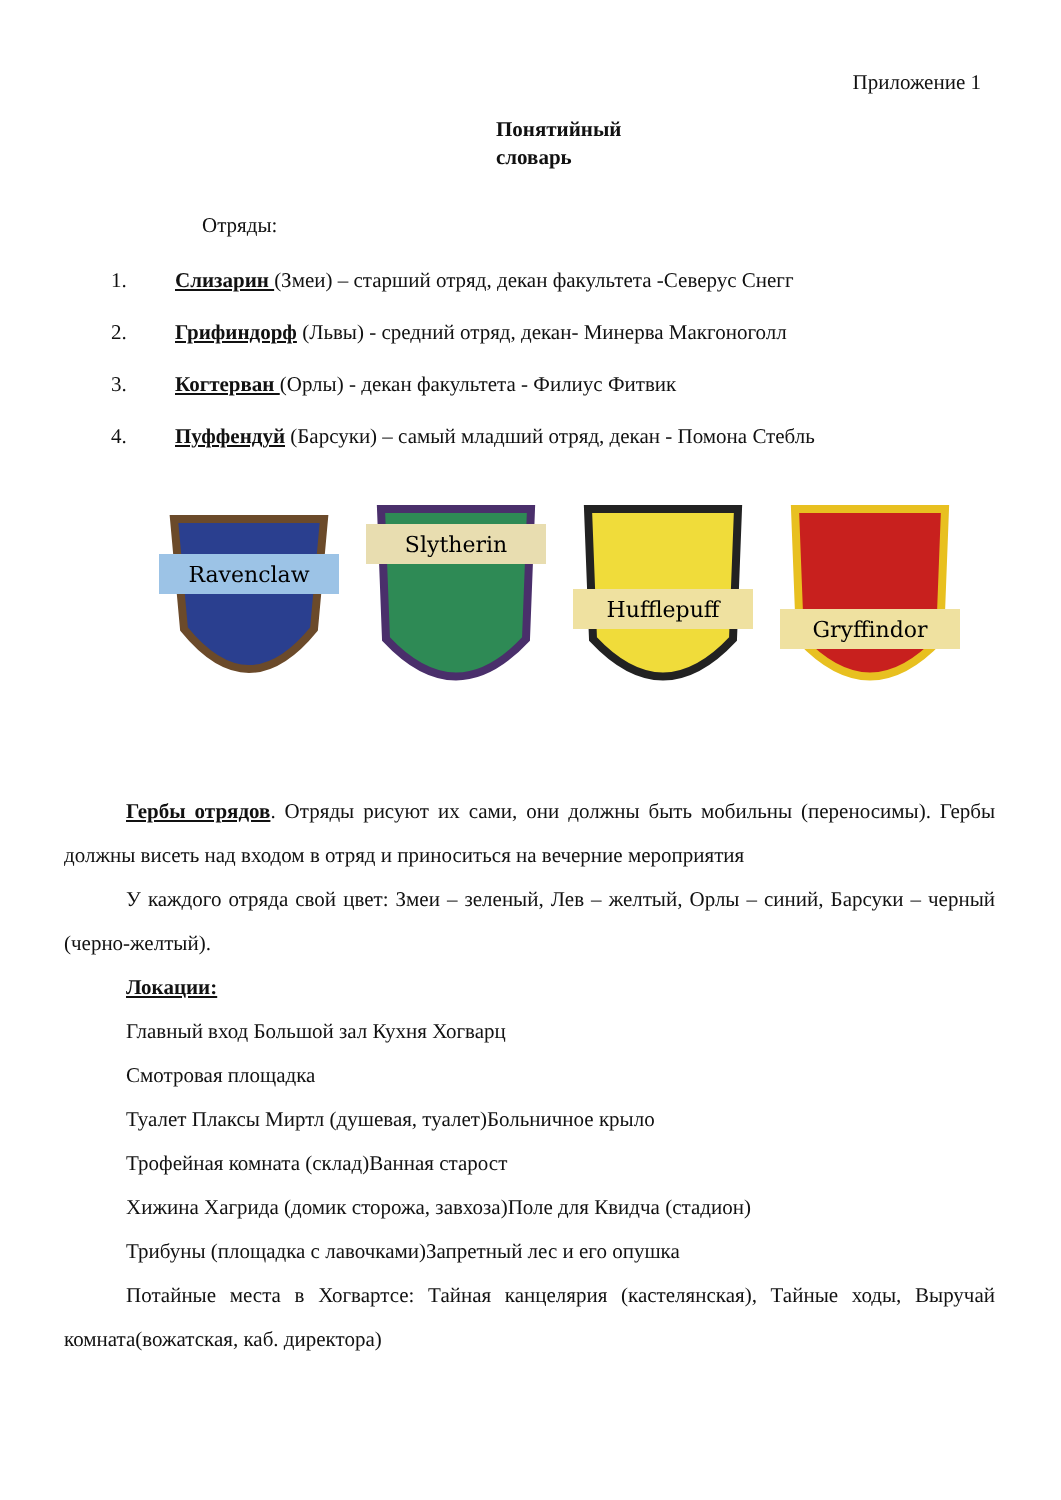Приложение 1
Понятийный словарь
Отряды:
1. Слизарин (Змеи) – старший отряд, декан факультета -Северус Снегг
2. Грифиндорф (Львы) - средний отряд, декан- Минерва Макгоноголл
3. Когтерван (Орлы) - декан факультета - Филиус Фитвик
4. Пуффендуй (Барсуки) – самый младший отряд, декан - Помона Стебль
Ravenclaw
Slytherin
Hufflepuff
Gryffindor
Гербы отрядов. Отряды рисуют их сами, они должны быть мобильны (переносимы). Гербы должны висеть над входом в отряд и приноситься на вечерние мероприятия
У каждого отряда свой цвет: Змеи – зеленый, Лев – желтый, Орлы – синий, Барсуки – черный (черно-желтый).
Локации:
Главный вход Большой зал Кухня Хогварц
Смотровая площадка
Туалет Плаксы Миртл (душевая, туалет)Больничное крыло
Трофейная комната (склад)Ванная старост
Хижина Хагрида (домик сторожа, завхоза)Поле для Квидча (стадион)
Трибуны (площадка с лавочками)Запретный лес и его опушка
Потайные места в Хогвартсе: Тайная канцелярия (кастелянская), Тайные ходы, Выручай комната(вожатская, каб. директора)